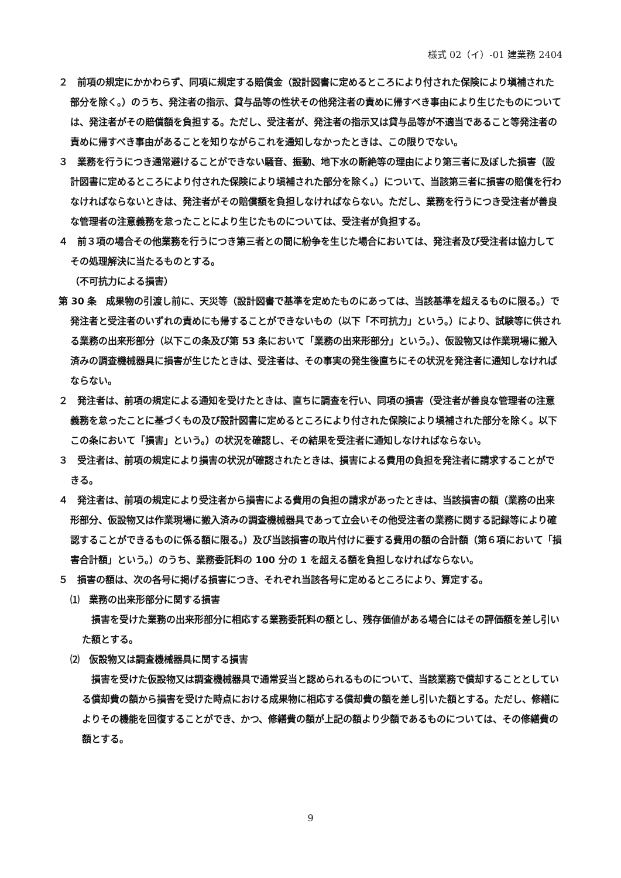様式 02（イ）-01 建業務 2404
２　前項の規定にかかわらず、同項に規定する賠償金（設計図書に定めるところにより付された保険により塡補された部分を除く。）のうち、発注者の指示、貸与品等の性状その他発注者の責めに帰すべき事由により生じたものについては、発注者がその賠償額を負担する。ただし、受注者が、発注者の指示又は貸与品等が不適当であること等発注者の責めに帰すべき事由があることを知りながらこれを通知しなかったときは、この限りでない。
３　業務を行うにつき通常避けることができない騒音、振動、地下水の断絶等の理由により第三者に及ぼした損害（設計図書に定めるところにより付された保険により塡補された部分を除く。）について、当該第三者に損害の賠償を行わなければならないときは、発注者がその賠償額を負担しなければならない。ただし、業務を行うにつき受注者が善良な管理者の注意義務を怠ったことにより生じたものについては、受注者が負担する。
４　前３項の場合その他業務を行うにつき第三者との間に紛争を生じた場合においては、発注者及び受注者は協力してその処理解決に当たるものとする。
（不可抗力による損害）
第 30 条　成果物の引渡し前に、天災等（設計図書で基準を定めたものにあっては、当該基準を超えるものに限る。）で発注者と受注者のいずれの責めにも帰することができないもの（以下「不可抗力」という。）により、試験等に供される業務の出来形部分（以下この条及び第 53 条において「業務の出来形部分」という。）、仮設物又は作業現場に搬入済みの調査機械器具に損害が生じたときは、受注者は、その事実の発生後直ちにその状況を発注者に通知しなければならない。
２　発注者は、前項の規定による通知を受けたときは、直ちに調査を行い、同項の損害（受注者が善良な管理者の注意義務を怠ったことに基づくもの及び設計図書に定めるところにより付された保険により塡補された部分を除く。以下この条において「損害」という。）の状況を確認し、その結果を受注者に通知しなければならない。
３　受注者は、前項の規定により損害の状況が確認されたときは、損害による費用の負担を発注者に請求することができる。
４　発注者は、前項の規定により受注者から損害による費用の負担の請求があったときは、当該損害の額（業務の出来形部分、仮設物又は作業現場に搬入済みの調査機械器具であって立会いその他受注者の業務に関する記録等により確認することができるものに係る額に限る。）及び当該損害の取片付けに要する費用の額の合計額（第６項において「損害合計額」という。）のうち、業務委託料の 100 分の 1 を超える額を負担しなければならない。
５　損害の額は、次の各号に掲げる損害につき、それぞれ当該各号に定めるところにより、算定する。
⑴　業務の出来形部分に関する損害
　損害を受けた業務の出来形部分に相応する業務委託料の額とし、残存価値がある場合にはその評価額を差し引いた額とする。
⑵　仮設物又は調査機械器具に関する損害
　損害を受けた仮設物又は調査機械器具で通常妥当と認められるものについて、当該業務で償却することとしている償却費の額から損害を受けた時点における成果物に相応する償却費の額を差し引いた額とする。ただし、修繕によりその機能を回復することができ、かつ、修繕費の額が上記の額より少額であるものについては、その修繕費の額とする。
9